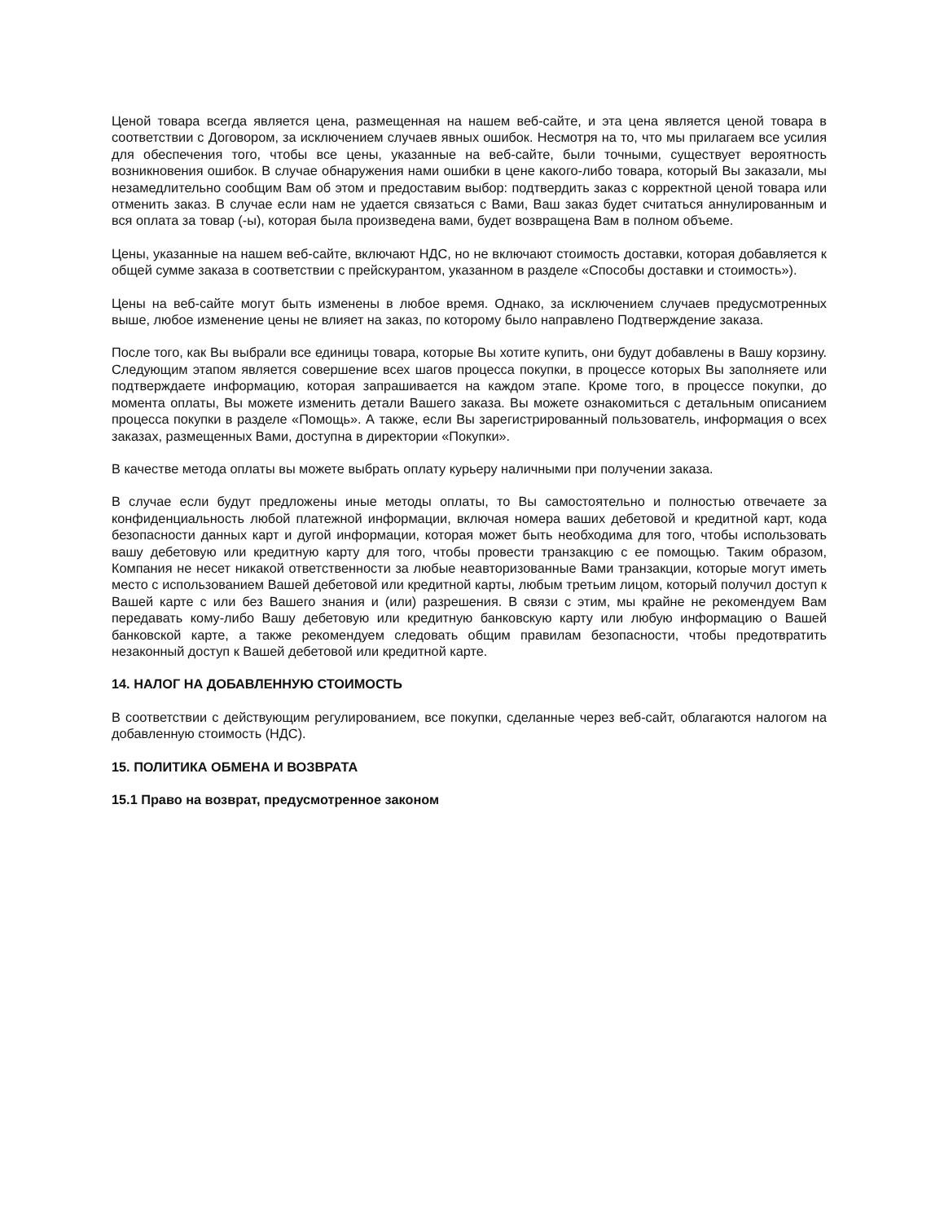Ценой товара всегда является цена, размещенная на нашем веб-сайте, и эта цена является ценой товара в соответствии с Договором, за исключением случаев явных ошибок. Несмотря на то, что мы прилагаем все усилия для обеспечения того, чтобы все цены, указанные на веб-сайте, были точными, существует вероятность возникновения ошибок. В случае обнаружения нами ошибки в цене какого-либо товара, который Вы заказали, мы незамедлительно сообщим Вам об этом и предоставим выбор: подтвердить заказ с корректной ценой товара или отменить заказ. В случае если нам не удается связаться с Вами, Ваш заказ будет считаться аннулированным и вся оплата за товар (-ы), которая была произведена вами, будет возвращена Вам в полном объеме.
Цены, указанные на нашем веб-сайте, включают НДС, но не включают стоимость доставки, которая добавляется к общей сумме заказа в соответствии с прейскурантом, указанном в разделе «Способы доставки и стоимость»).
Цены на веб-сайте могут быть изменены в любое время. Однако, за исключением случаев предусмотренных выше, любое изменение цены не влияет на заказ, по которому было направлено Подтверждение заказа.
После того, как Вы выбрали все единицы товара, которые Вы хотите купить, они будут добавлены в Вашу корзину. Следующим этапом является совершение всех шагов процесса покупки, в процессе которых Вы заполняете или подтверждаете информацию, которая запрашивается на каждом этапе. Кроме того, в процессе покупки, до момента оплаты, Вы можете изменить детали Вашего заказа. Вы можете ознакомиться с детальным описанием процесса покупки в разделе «Помощь». А также, если Вы зарегистрированный пользователь, информация о всех заказах, размещенных Вами, доступна в директории «Покупки».
В качестве метода оплаты вы можете выбрать оплату курьеру наличными при получении заказа.
В случае если будут предложены иные методы оплаты, то Вы самостоятельно и полностью отвечаете за конфиденциальность любой платежной информации, включая номера ваших дебетовой и кредитной карт, кода безопасности данных карт и дугой информации, которая может быть необходима для того, чтобы использовать вашу дебетовую или кредитную карту для того, чтобы провести транзакцию с ее помощью. Таким образом, Компания не несет никакой ответственности за любые неавторизованные Вами транзакции, которые могут иметь место с использованием Вашей дебетовой или кредитной карты, любым третьим лицом, который получил доступ к Вашей карте с или без Вашего знания и (или) разрешения. В связи с этим, мы крайне не рекомендуем Вам передавать кому-либо Вашу дебетовую или кредитную банковскую карту или любую информацию о Вашей банковской карте, а также рекомендуем следовать общим правилам безопасности, чтобы предотвратить незаконный доступ к Вашей дебетовой или кредитной карте.
14. НАЛОГ НА ДОБАВЛЕННУЮ СТОИМОСТЬ
В соответствии с действующим регулированием, все покупки, сделанные через веб-сайт, облагаются налогом на добавленную стоимость (НДС).
15. ПОЛИТИКА ОБМЕНА И ВОЗВРАТА
15.1 Право на возврат, предусмотренное законом